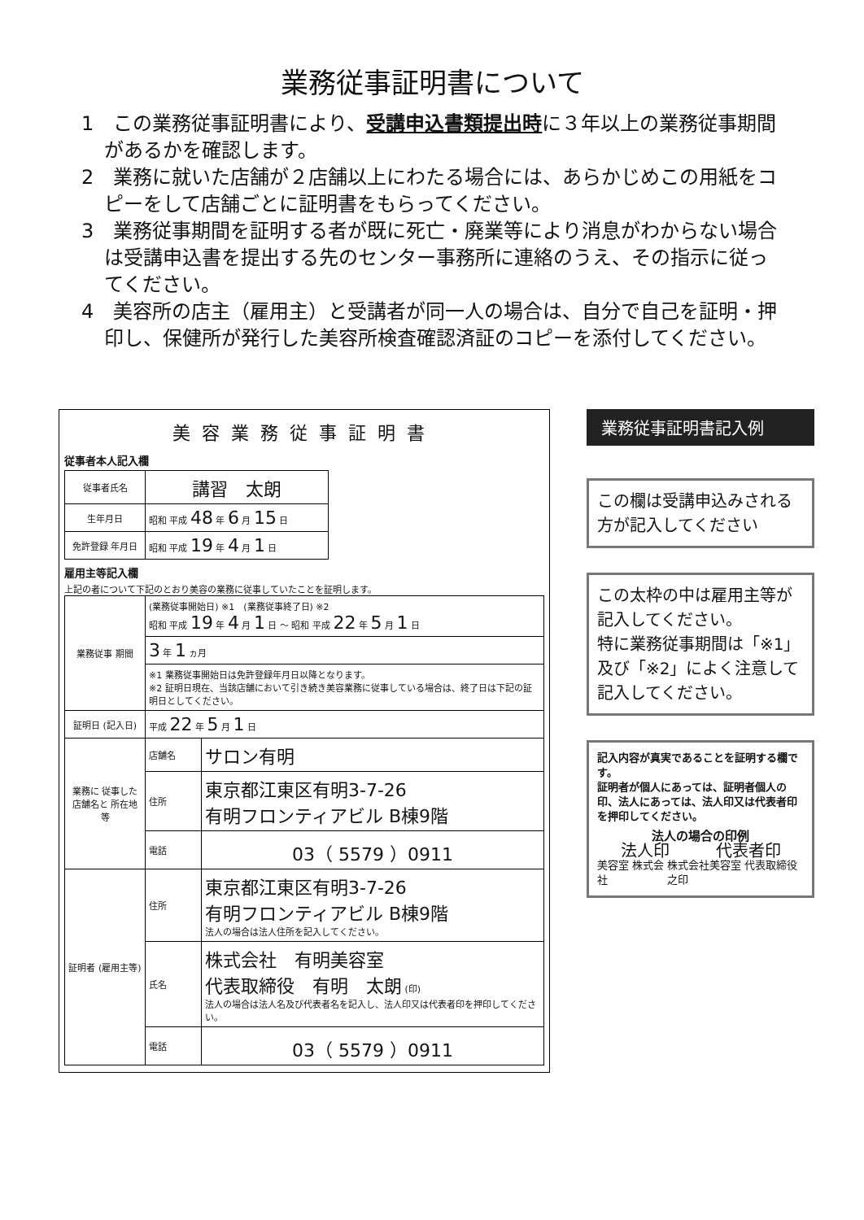業務従事証明書について
1　この業務従事証明書により、受講申込書類提出時に３年以上の業務従事期間があるかを確認します。
2　業務に就いた店舗が２店舗以上にわたる場合には、あらかじめこの用紙をコピーをして店舗ごとに証明書をもらってください。
3　業務従事期間を証明する者が既に死亡・廃業等により消息がわからない場合は受講申込書を提出する先のセンター事務所に連絡のうえ、その指示に従ってください。
4　美容所の店主（雇用主）と受講者が同一人の場合は、自分で自己を証明・押印し、保健所が発行した美容所検査確認済証のコピーを添付してください。
美容業務従事証明書
従事者本人記入欄
| 従事者氏名 | 講習 太朗 |
| 生年月日 | 昭和 平成 48 年 6 月 15 日 |
| 免許登録 年月日 | 昭和 平成 19 年 4 月 1 日 |
雇用主等記入欄
上記の者について下記のとおり美容の業務に従事していたことを証明します。
| 業務従事 期間 | (業務従事開始日) ※1 (業務従事終了日) ※2 昭和 平成 19 年 4 月 1 日 ～ 昭和 平成 22 年 5 月 1 日 | |
| | 3 年 1 ヵ月 | |
| | ※1 業務従事開始日は免許登録年月日以降となります。 ※2 証明日現在、当該店舗において引き続き美容業務に従事している場合は、終了日は下記の証明日としてください。 | |
| 証明日 (記入日) | 平成 22 年 5 月 1 日 | |
| 業務に 従事した 店舗名と 所在地等 | 店舗名 | サロン有明 |
| | 住所 | 東京都江東区有明3-7-26 有明フロンティアビル B棟9階 |
| | 電話 | 03（ 5579 ）0911 |
| 証明者 (雇用主等) | 住所 | 東京都江東区有明3-7-26 有明フロンティアビル B棟9階 法人の場合は法人住所を記入してください。 |
| | 氏名 | 株式会社 有明美容室 代表取締役 有明 太朗 (印) 法人の場合は法人名及び代表者名を記入し、法人印又は代表者印を押印してください。 |
| | 電話 | 03（ 5579 ）0911 |
業務従事証明書記入例
この欄は受講申込みされる方が記入してください
この太枠の中は雇用主等が記入してください。
特に業務従事期間は「※1」及び「※2」によく注意して記入してください。
記入内容が真実であることを証明する欄です。
証明者が個人にあっては、証明者個人の印、法人にあっては、法人印又は代表者印を押印してください。
法人の場合の印例
法人印 代表者印
美容室 株式会社 株式会社美容室 代表取締役之印